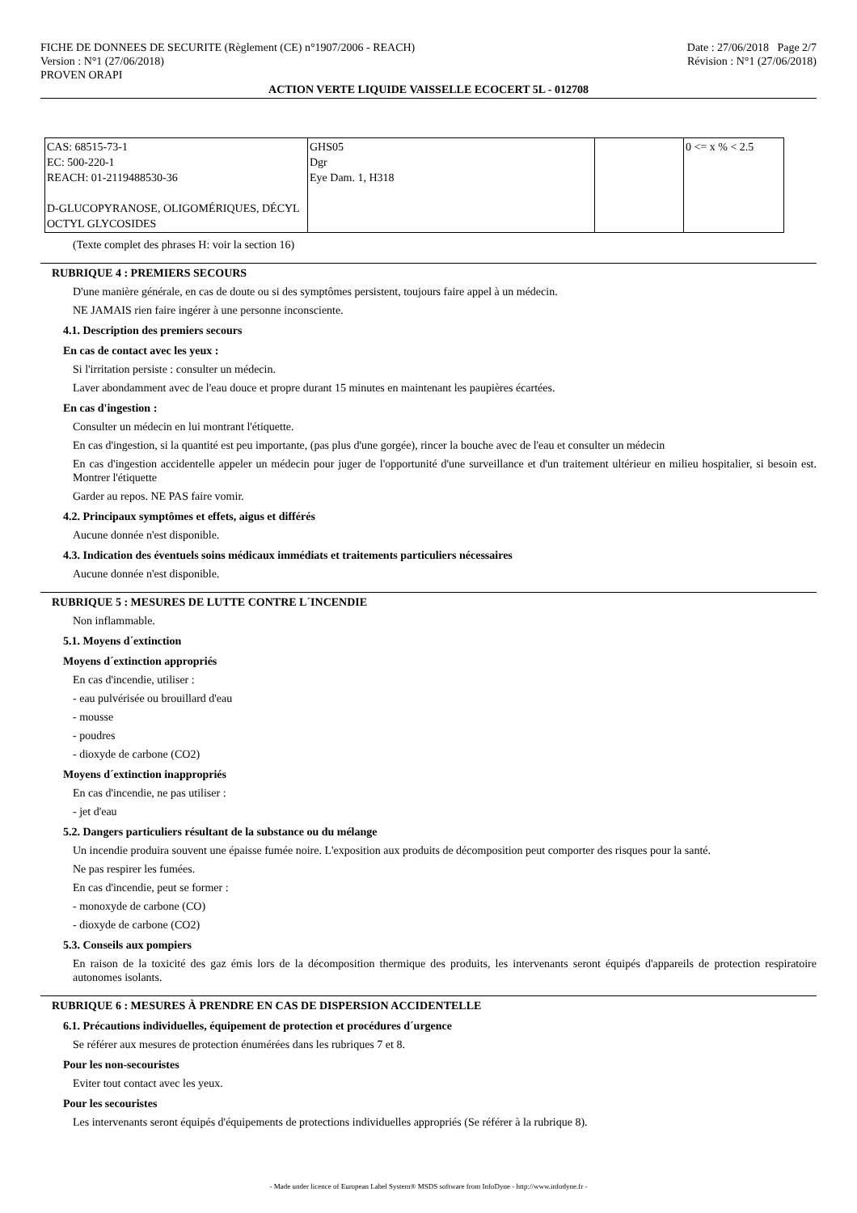FICHE DE DONNEES DE SECURITE (Règlement (CE) n°1907/2006 - REACH)
Version : N°1 (27/06/2018)
PROVEN ORAPI
Date : 27/06/2018 Page 2/7
Révision : N°1 (27/06/2018)
ACTION VERTE LIQUIDE VAISSELLE ECOCERT 5L - 012708
| CAS: 68515-73-1 EC: 500-220-1 REACH: 01-2119488530-36 D-GLUCOPYRANOSE, OLIGOMÉRIQUES, DÉCYL OCTYL GLYCOSIDES | GHS05 Dgr Eye Dam. 1, H318 | | 0 <= x % < 2.5 |
(Texte complet des phrases H: voir la section 16)
RUBRIQUE 4 : PREMIERS SECOURS
D'une manière générale, en cas de doute ou si des symptômes persistent, toujours faire appel à un médecin.
NE JAMAIS rien faire ingérer à une personne inconsciente.
4.1. Description des premiers secours
En cas de contact avec les yeux :
Si l'irritation persiste : consulter un médecin.
Laver abondamment avec de l'eau douce et propre durant 15 minutes en maintenant les paupières écartées.
En cas d'ingestion :
Consulter un médecin en lui montrant l'étiquette.
En cas d'ingestion, si la quantité est peu importante, (pas plus d'une gorgée), rincer la bouche avec de l'eau et consulter un médecin
En cas d'ingestion accidentelle appeler un médecin pour juger de l'opportunité d'une surveillance et d'un traitement ultérieur en milieu hospitalier, si besoin est. Montrer l'étiquette
Garder au repos. NE PAS faire vomir.
4.2. Principaux symptômes et effets, aigus et différés
Aucune donnée n'est disponible.
4.3. Indication des éventuels soins médicaux immédiats et traitements particuliers nécessaires
Aucune donnée n'est disponible.
RUBRIQUE 5 : MESURES DE LUTTE CONTRE L´INCENDIE
Non inflammable.
5.1. Moyens d´extinction
Moyens d´extinction appropriés
En cas d'incendie, utiliser :
- eau pulvérisée ou brouillard d'eau
- mousse
- poudres
- dioxyde de carbone (CO2)
Moyens d´extinction inappropriés
En cas d'incendie, ne pas utiliser :
- jet d'eau
5.2. Dangers particuliers résultant de la substance ou du mélange
Un incendie produira souvent une épaisse fumée noire. L'exposition aux produits de décomposition peut comporter des risques pour la santé.
Ne pas respirer les fumées.
En cas d'incendie, peut se former :
- monoxyde de carbone (CO)
- dioxyde de carbone (CO2)
5.3. Conseils aux pompiers
En raison de la toxicité des gaz émis lors de la décomposition thermique des produits, les intervenants seront équipés d'appareils de protection respiratoire autonomes isolants.
RUBRIQUE 6 : MESURES À PRENDRE EN CAS DE DISPERSION ACCIDENTELLE
6.1. Précautions individuelles, équipement de protection et procédures d´urgence
Se référer aux mesures de protection énumérées dans les rubriques 7 et 8.
Pour les non-secouristes
Eviter tout contact avec les yeux.
Pour les secouristes
Les intervenants seront équipés d'équipements de protections individuelles appropriés (Se référer à la rubrique 8).
- Made under licence of European Label System® MSDS software from InfoDyne - http://www.infodyne.fr -